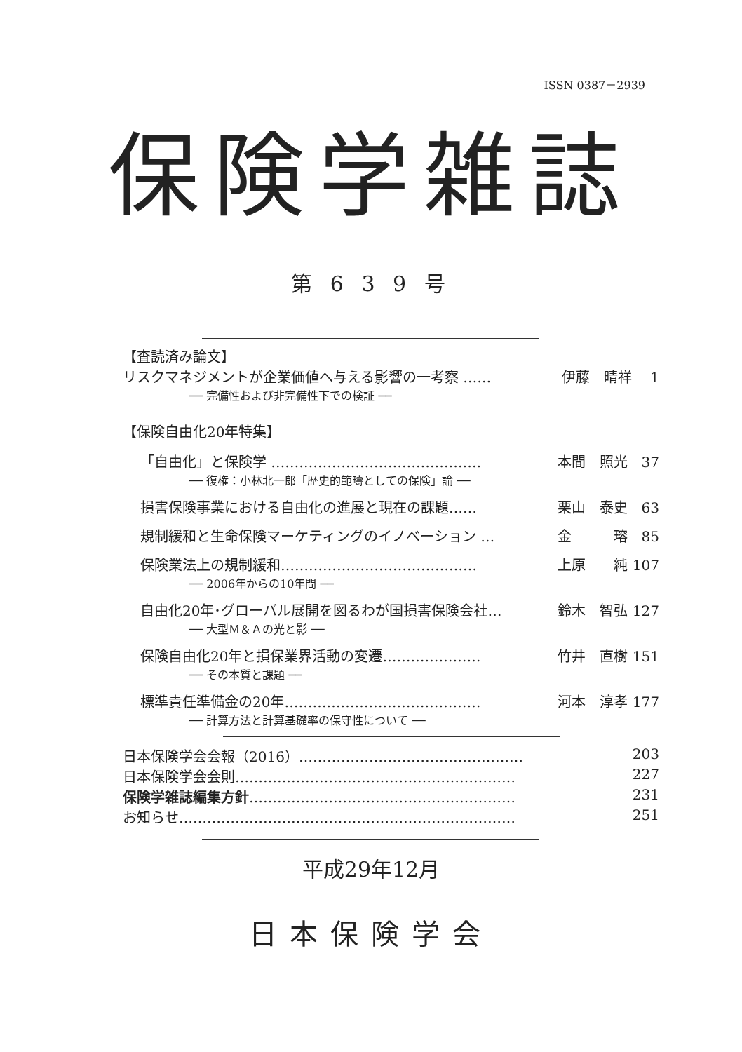ISSN 0387－2939
保険学雑誌
第 6 3 9 号
【査読済み論文】
リスクマネジメントが企業価値へ与える影響の一考察 …… 伊藤　晴祥　 1
── 完備性および非完備性下での検証 ──
【保険自由化20年特集】
「自由化」と保険学 ……………………………………… 本間　照光　37
── 復権：小林北一郎「歴史的範疇としての保険」論 ──
損害保険事業における自由化の進展と現在の課題…… 栗山　泰史　63
規制緩和と生命保険マーケティングのイノベーション … 金　　　瑢　85
保険業法上の規制緩和…………………………………… 上原　　純 107
── 2006年からの10年間 ──
自由化20年･グローバル展開を図るわが国損害保険会社… 鈴木　智弘 127
── 大型Ｍ＆Ａの光と影 ──
保険自由化20年と損保業界活動の変遷………………… 竹井　直樹 151
── その本質と課題 ──
標準責任準備金の20年…………………………………… 河本　淳孝 177
── 計算方法と計算基礎率の保守性について ──
日本保険学会会報（2016）………………………………………… 203
日本保険学会会則…………………………………………………… 227
保険学雑誌編集方針………………………………………………… 231
お知らせ……………………………………………………………… 251
平成29年12月
日本保険学会